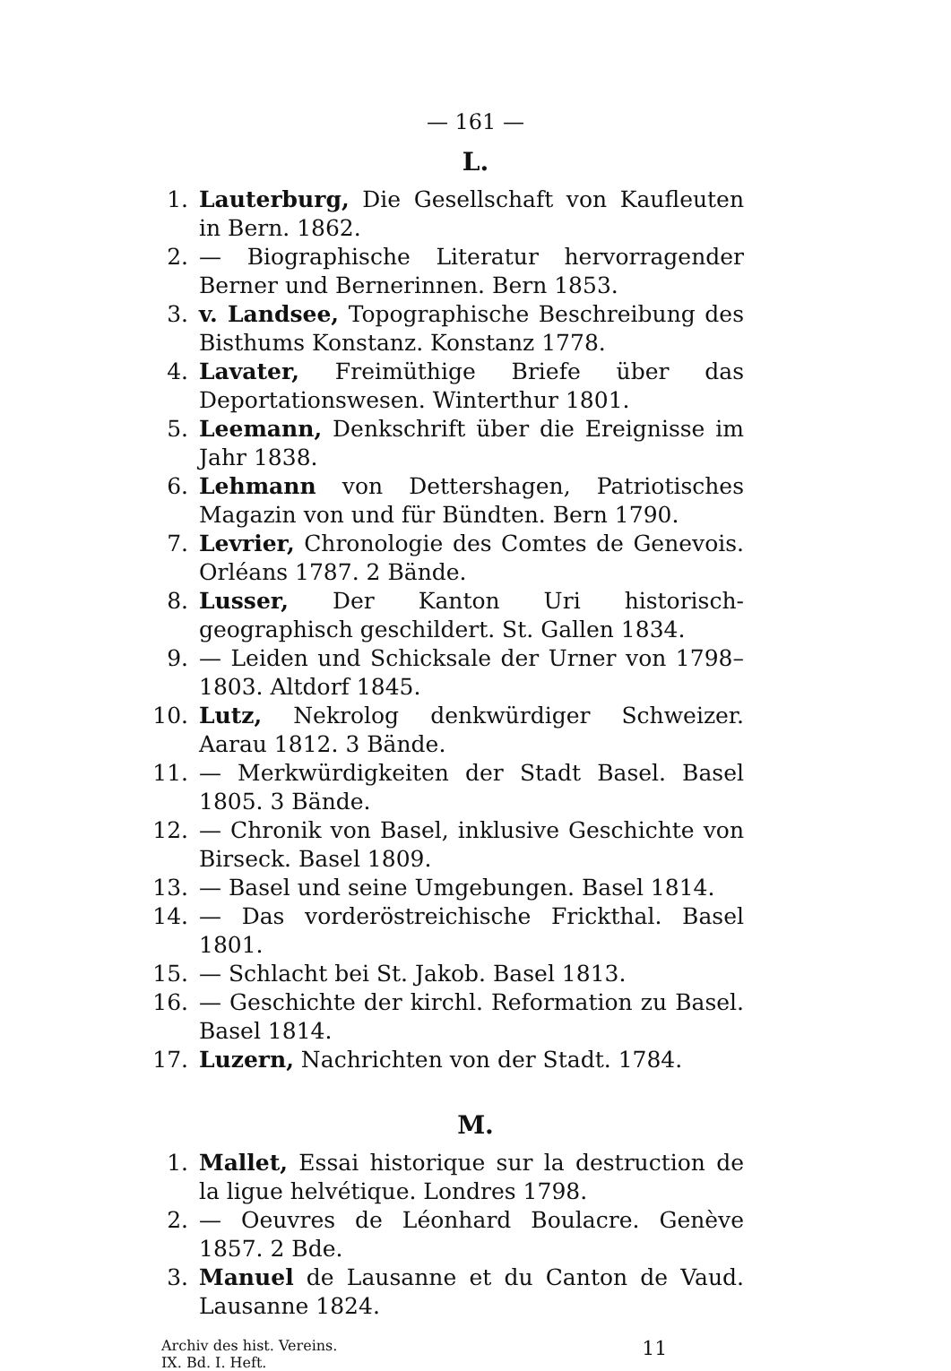— 161 —
L.
1. Lauterburg, Die Gesellschaft von Kaufleuten in Bern. 1862.
2. — Biographische Literatur hervorragender Berner und Bernerinnen. Bern 1853.
3. v. Landsee, Topographische Beschreibung des Bisthums Konstanz. Konstanz 1778.
4. Lavater, Freimüthige Briefe über das Deportationswesen. Winterthur 1801.
5. Leemann, Denkschrift über die Ereignisse im Jahr 1838.
6. Lehmann von Dettershagen, Patriotisches Magazin von und für Bündten. Bern 1790.
7. Levrier, Chronologie des Comtes de Genevois. Orléans 1787. 2 Bände.
8. Lusser, Der Kanton Uri historisch-geographisch geschildert. St. Gallen 1834.
9. — Leiden und Schicksale der Urner von 1798–1803. Altdorf 1845.
10. Lutz, Nekrolog denkwürdiger Schweizer. Aarau 1812. 3 Bände.
11. — Merkwürdigkeiten der Stadt Basel. Basel 1805. 3 Bände.
12. — Chronik von Basel, inklusive Geschichte von Birseck. Basel 1809.
13. — Basel und seine Umgebungen. Basel 1814.
14. — Das vorderöstreichische Frickthal. Basel 1801.
15. — Schlacht bei St. Jakob. Basel 1813.
16. — Geschichte der kirchl. Reformation zu Basel. Basel 1814.
17. Luzern, Nachrichten von der Stadt. 1784.
M.
1. Mallet, Essai historique sur la destruction de la ligue helvétique. Londres 1798.
2. — Oeuvres de Léonhard Boulacre. Genève 1857. 2 Bde.
3. Manuel de Lausanne et du Canton de Vaud. Lausanne 1824.
Archiv des hist. Vereins.
IX. Bd. I. Heft.
11